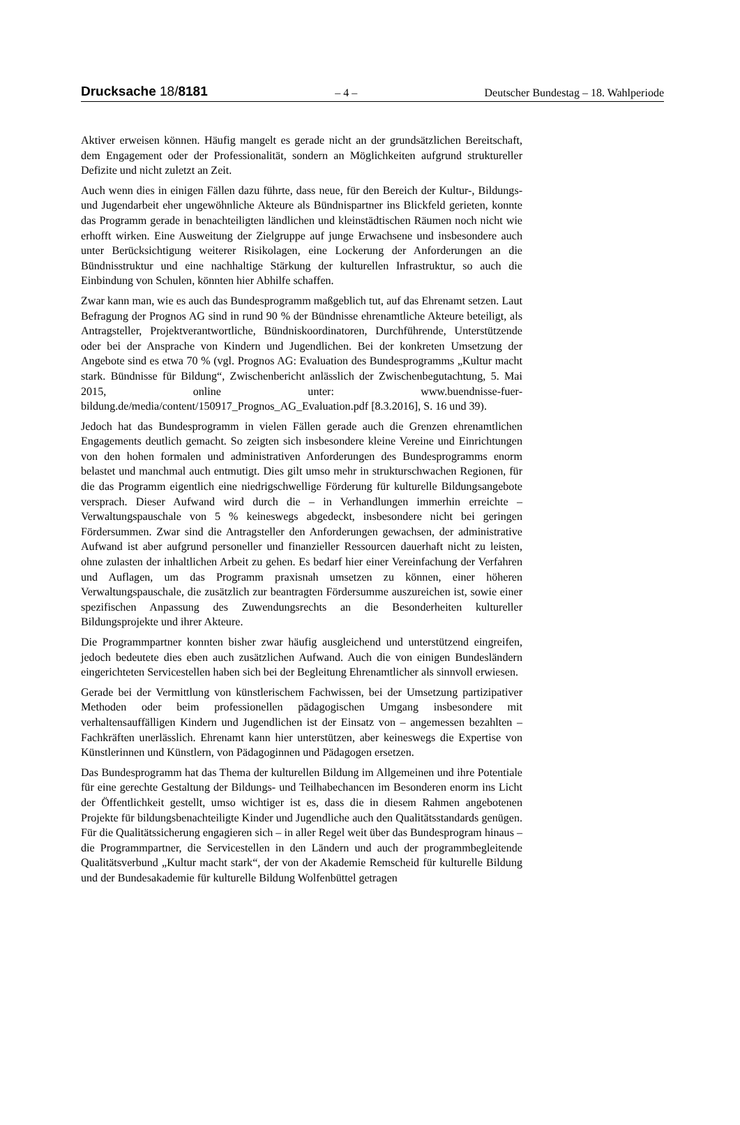Drucksache 18/8181 – 4 – Deutscher Bundestag – 18. Wahlperiode
Aktiver erweisen können. Häufig mangelt es gerade nicht an der grundsätzlichen Bereitschaft, dem Engagement oder der Professionalität, sondern an Möglichkeiten aufgrund struktureller Defizite und nicht zuletzt an Zeit.
Auch wenn dies in einigen Fällen dazu führte, dass neue, für den Bereich der Kultur-, Bildungs- und Jugendarbeit eher ungewöhnliche Akteure als Bündnispartner ins Blickfeld gerieten, konnte das Programm gerade in benachteiligten ländlichen und kleinstädtischen Räumen noch nicht wie erhofft wirken. Eine Ausweitung der Zielgruppe auf junge Erwachsene und insbesondere auch unter Berücksichtigung weiterer Risikolagen, eine Lockerung der Anforderungen an die Bündnisstruktur und eine nachhaltige Stärkung der kulturellen Infrastruktur, so auch die Einbindung von Schulen, könnten hier Abhilfe schaffen.
Zwar kann man, wie es auch das Bundesprogramm maßgeblich tut, auf das Ehrenamt setzen. Laut Befragung der Prognos AG sind in rund 90 % der Bündnisse ehrenamtliche Akteure beteiligt, als Antragsteller, Projektverantwortliche, Bündniskoordinatoren, Durchführende, Unterstützende oder bei der Ansprache von Kindern und Jugendlichen. Bei der konkreten Umsetzung der Angebote sind es etwa 70 % (vgl. Prognos AG: Evaluation des Bundesprogramms „Kultur macht stark. Bündnisse für Bildung“, Zwischenbericht anlässlich der Zwischenbegutachtung, 5. Mai 2015, online unter: www.buendnisse-fuer-bildung.de/media/content/150917_Prognos_AG_Evaluation.pdf [8.3.2016], S. 16 und 39).
Jedoch hat das Bundesprogramm in vielen Fällen gerade auch die Grenzen ehrenamtlichen Engagements deutlich gemacht. So zeigten sich insbesondere kleine Vereine und Einrichtungen von den hohen formalen und administrativen Anforderungen des Bundesprogramms enorm belastet und manchmal auch entmutigt. Dies gilt umso mehr in strukturschwachen Regionen, für die das Programm eigentlich eine niedrigschwellige Förderung für kulturelle Bildungsangebote versprach. Dieser Aufwand wird durch die – in Verhandlungen immerhin erreichte – Verwaltungspauschale von 5 % keineswegs abgedeckt, insbesondere nicht bei geringen Fördersummen. Zwar sind die Antragsteller den Anforderungen gewachsen, der administrative Aufwand ist aber aufgrund personeller und finanzieller Ressourcen dauerhaft nicht zu leisten, ohne zulasten der inhaltlichen Arbeit zu gehen. Es bedarf hier einer Vereinfachung der Verfahren und Auflagen, um das Programm praxisnah umsetzen zu können, einer höheren Verwaltungspauschale, die zusätzlich zur beantragten Fördersumme auszureichen ist, sowie einer spezifischen Anpassung des Zuwendungsrechts an die Besonderheiten kultureller Bildungsprojekte und ihrer Akteure.
Die Programmpartner konnten bisher zwar häufig ausgleichend und unterstützend eingreifen, jedoch bedeutete dies eben auch zusätzlichen Aufwand. Auch die von einigen Bundesländern eingerichteten Servicestellen haben sich bei der Begleitung Ehrenamtlicher als sinnvoll erwiesen.
Gerade bei der Vermittlung von künstlerischem Fachwissen, bei der Umsetzung partizipativer Methoden oder beim professionellen pädagogischen Umgang insbesondere mit verhaltensauffälligen Kindern und Jugendlichen ist der Einsatz von – angemessen bezahlten – Fachkräften unerlässlich. Ehrenamt kann hier unterstützen, aber keineswegs die Expertise von Künstlerinnen und Künstlern, von Pädagoginnen und Pädagogen ersetzen.
Das Bundesprogramm hat das Thema der kulturellen Bildung im Allgemeinen und ihre Potentiale für eine gerechte Gestaltung der Bildungs- und Teilhabechancen im Besonderen enorm ins Licht der Öffentlichkeit gestellt, umso wichtiger ist es, dass die in diesem Rahmen angebotenen Projekte für bildungsbenachteiligte Kinder und Jugendliche auch den Qualitätsstandards genügen. Für die Qualitätssicherung engagieren sich – in aller Regel weit über das Bundesprogram hinaus – die Programmpartner, die Servicestellen in den Ländern und auch der programmbegleitende Qualitätsverbund „Kultur macht stark“, der von der Akademie Remscheid für kulturelle Bildung und der Bundesakademie für kulturelle Bildung Wolfenbüttel getragen